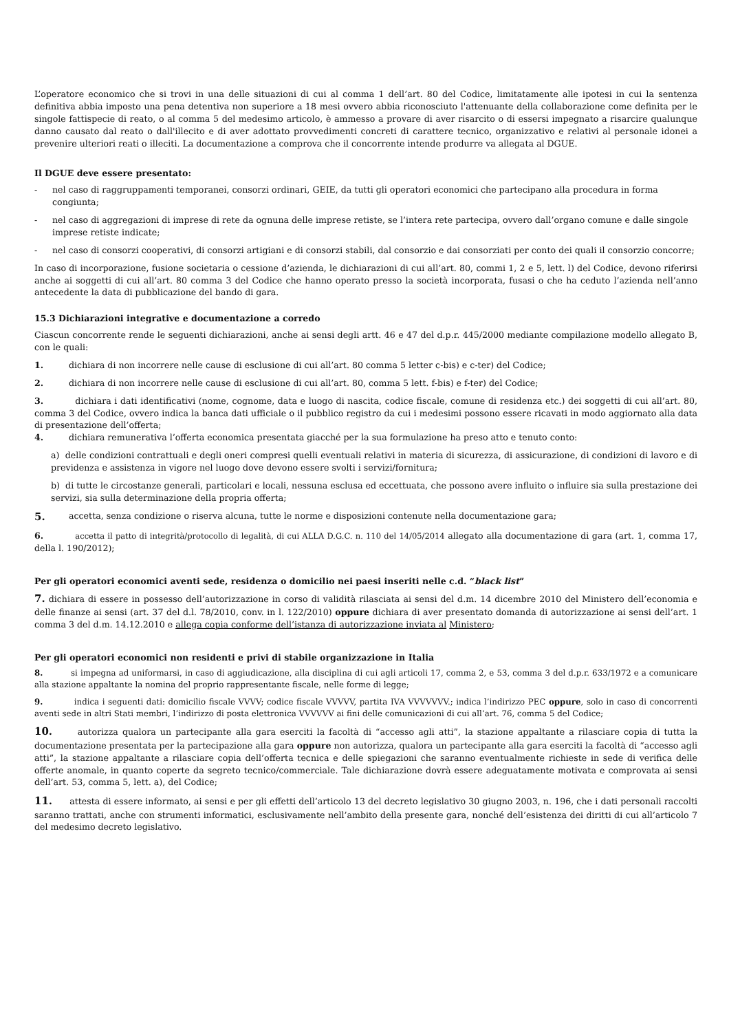L’operatore economico che si trovi in una delle situazioni di cui al comma 1 dell’art. 80 del Codice, limitatamente alle ipotesi in cui la sentenza definitiva abbia imposto una pena detentiva non superiore a 18 mesi ovvero abbia riconosciuto l'attenuante della collaborazione come definita per le singole fattispecie di reato, o al comma 5 del medesimo articolo, è ammesso a provare di aver risarcito o di essersi impegnato a risarcire qualunque danno causato dal reato o dall'illecito e di aver adottato provvedimenti concreti di carattere tecnico, organizzativo e relativi al personale idonei a prevenire ulteriori reati o illeciti. La documentazione a comprova che il concorrente intende produrre va allegata al DGUE.
Il DGUE deve essere presentato:
- nel caso di raggruppamenti temporanei, consorzi ordinari, GEIE, da tutti gli operatori economici che partecipano alla procedura in forma congiunta;
- nel caso di aggregazioni di imprese di rete da ognuna delle imprese retiste, se l’intera rete partecipa, ovvero dall’organo comune e dalle singole imprese retiste indicate;
- nel caso di consorzi cooperativi, di consorzi artigiani e di consorzi stabili, dal consorzio e dai consorziati per conto dei quali il consorzio concorre;
In caso di incorporazione, fusione societaria o cessione d’azienda, le dichiarazioni di cui all’art. 80, commi 1, 2 e 5, lett. l) del Codice, devono riferirsi anche ai soggetti di cui all’art. 80 comma 3 del Codice che hanno operato presso la società incorporata, fusasi o che ha ceduto l’azienda nell’anno antecedente la data di pubblicazione del bando di gara.
15.3 Dichiarazioni integrative e documentazione a corredo
Ciascun concorrente rende le seguenti dichiarazioni, anche ai sensi degli artt. 46 e 47 del d.p.r. 445/2000 mediante compilazione modello allegato B, con le quali:
1. dichiara di non incorrere nelle cause di esclusione di cui all’art. 80 comma 5 letter c-bis) e c-ter) del Codice;
2. dichiara di non incorrere nelle cause di esclusione di cui all’art. 80, comma 5 lett. f-bis) e f-ter) del Codice;
3. dichiara i dati identificativi (nome, cognome, data e luogo di nascita, codice fiscale, comune di residenza etc.) dei soggetti di cui all’art. 80, comma 3 del Codice, ovvero indica la banca dati ufficiale o il pubblico registro da cui i medesimi possono essere ricavati in modo aggiornato alla data di presentazione dell’offerta;
4. dichiara remunerativa l’offerta economica presentata giacché per la sua formulazione ha preso atto e tenuto conto:
a) delle condizioni contrattuali e degli oneri compresi quelli eventuali relativi in materia di sicurezza, di assicurazione, di condizioni di lavoro e di previdenza e assistenza in vigore nel luogo dove devono essere svolti i servizi/fornitura;
b) di tutte le circostanze generali, particolari e locali, nessuna esclusa ed eccettuata, che possono avere influito o influire sia sulla prestazione dei servizi, sia sulla determinazione della propria offerta;
5. accetta, senza condizione o riserva alcuna, tutte le norme e disposizioni contenute nella documentazione gara;
6. accetta il patto di integrità/protocollo di legalità, di cui ALLA D.G.C. n. 110 del 14/05/2014 allegato alla documentazione di gara (art. 1, comma 17, della l. 190/2012);
Per gli operatori economici aventi sede, residenza o domicilio nei paesi inseriti nelle c.d. “black list”
7. dichiara di essere in possesso dell’autorizzazione in corso di validità rilasciata ai sensi del d.m. 14 dicembre 2010 del Ministero dell’economia e delle finanze ai sensi (art. 37 del d.l. 78/2010, conv. in l. 122/2010) oppure dichiara di aver presentato domanda di autorizzazione ai sensi dell’art. 1 comma 3 del d.m. 14.12.2010 e allega copia conforme dell’istanza di autorizzazione inviata al Ministero;
Per gli operatori economici non residenti e privi di stabile organizzazione in Italia
8. si impegna ad uniformarsi, in caso di aggiudicazione, alla disciplina di cui agli articoli 17, comma 2, e 53, comma 3 del d.p.r. 633/1972 e a comunicare alla stazione appaltante la nomina del proprio rappresentante fiscale, nelle forme di legge;
9. indica i seguenti dati: domicilio fiscale VVVV; codice fiscale VVVVV, partita IVA VVVVVVV.; indica l’indirizzo PEC oppure, solo in caso di concorrenti aventi sede in altri Stati membri, l’indirizzo di posta elettronica VVVVVV ai fini delle comunicazioni di cui all’art. 76, comma 5 del Codice;
10. autorizza qualora un partecipante alla gara eserciti la facoltà di “accesso agli atti”, la stazione appaltante a rilasciare copia di tutta la documentazione presentata per la partecipazione alla gara oppure non autorizza, qualora un partecipante alla gara eserciti la facoltà di “accesso agli atti”, la stazione appaltante a rilasciare copia dell’offerta tecnica e delle spiegazioni che saranno eventualmente richieste in sede di verifica delle offerte anomale, in quanto coperte da segreto tecnico/commerciale. Tale dichiarazione dovrà essere adeguatamente motivata e comprovata ai sensi dell’art. 53, comma 5, lett. a), del Codice;
11. attesta di essere informato, ai sensi e per gli effetti dell’articolo 13 del decreto legislativo 30 giugno 2003, n. 196, che i dati personali raccolti saranno trattati, anche con strumenti informatici, esclusivamente nell’ambito della presente gara, nonché dell’esistenza dei diritti di cui all’articolo 7 del medesimo decreto legislativo.